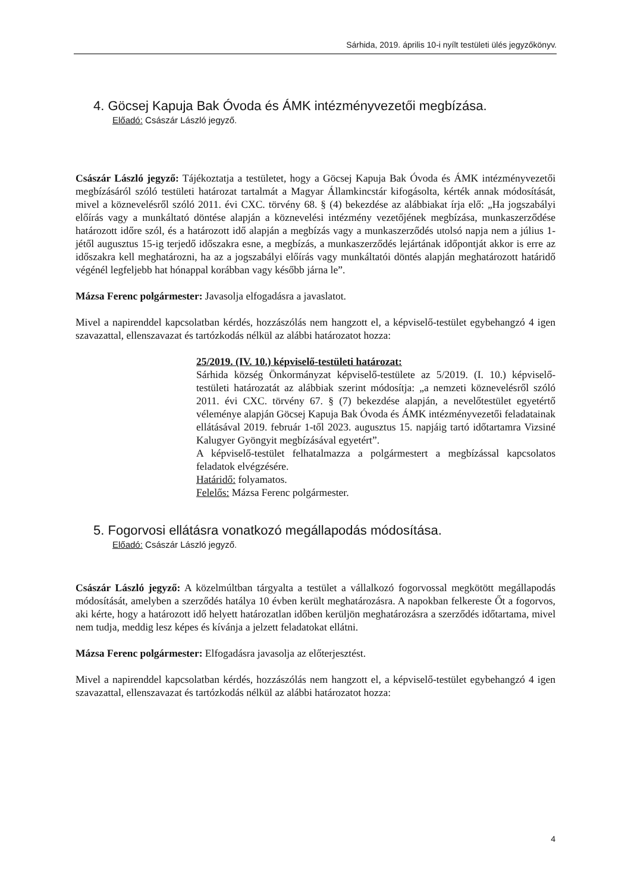Sárhida, 2019. április 10-i nyílt testületi ülés jegyzőkönyv.
4. Göcsej Kapuja Bak Óvoda és ÁMK intézményvezetői megbízása.
Előadó: Császár László jegyző.
Császár László jegyző: Tájékoztatja a testületet, hogy a Göcsej Kapuja Bak Óvoda és ÁMK intézményvezetői megbízásáról szóló testületi határozat tartalmát a Magyar Államkincstár kifogásolta, kérték annak módosítását, mivel a köznevelésről szóló 2011. évi CXC. törvény 68. § (4) bekezdése az alábbiakat írja elő: „Ha jogszabályi előírás vagy a munkáltató döntése alapján a köznevelési intézmény vezetőjének megbízása, munkaszerződése határozott időre szól, és a határozott idő alapján a megbízás vagy a munkaszerződés utolsó napja nem a július 1-jétől augusztus 15-ig terjedő időszakra esne, a megbízás, a munkaszerződés lejártának időpontját akkor is erre az időszakra kell meghatározni, ha az a jogszabályi előírás vagy munkáltatói döntés alapján meghatározott határidő végénél legfeljebb hat hónappal korábban vagy később járna le”.
Mázsa Ferenc polgármester: Javasolja elfogadásra a javaslatot.
Mivel a napirenddel kapcsolatban kérdés, hozzászólás nem hangzott el, a képviselő-testület egybehangzó 4 igen szavazattal, ellenszavazat és tartózkodás nélkül az alábbi határozatot hozza:
25/2019. (IV. 10.) képviselő-testületi határozat:
Sárhida község Önkormányzat képviselő-testülete az 5/2019. (I. 10.) képviselő-testületi határozatát az alábbiak szerint módosítja: „a nemzeti köznevelésről szóló 2011. évi CXC. törvény 67. § (7) bekezdése alapján, a nevelőtestület egyetértő véleménye alapján Göcsej Kapuja Bak Óvoda és ÁMK intézményvezetői feladatainak ellátásával 2019. február 1-től 2023. augusztus 15. napjáig tartó időtartamra Vizsiné Kalugyer Gyöngyit megbízásával egyetért”.
A képviselő-testület felhatalmazza a polgármestert a megbízással kapcsolatos feladatok elvégzésére.
Határidő: folyamatos.
Felelős: Mázsa Ferenc polgármester.
5. Fogorvosi ellátásra vonatkozó megállapodás módosítása.
Előadó: Császár László jegyző.
Császár László jegyző: A közelmúltban tárgyalta a testület a vállalkozó fogorvossal megkötött megállapodás módosítását, amelyben a szerződés hatálya 10 évben került meghatározásra. A napokban felkereste Őt a fogorvos, aki kérte, hogy a határozott idő helyett határozatlan időben kerüljön meghatározásra a szerződés időtartama, mivel nem tudja, meddig lesz képes és kívánja a jelzett feladatokat ellátni.
Mázsa Ferenc polgármester: Elfogadásra javasolja az előterjesztést.
Mivel a napirenddel kapcsolatban kérdés, hozzászólás nem hangzott el, a képviselő-testület egybehangzó 4 igen szavazattal, ellenszavazat és tartózkodás nélkül az alábbi határozatot hozza:
4